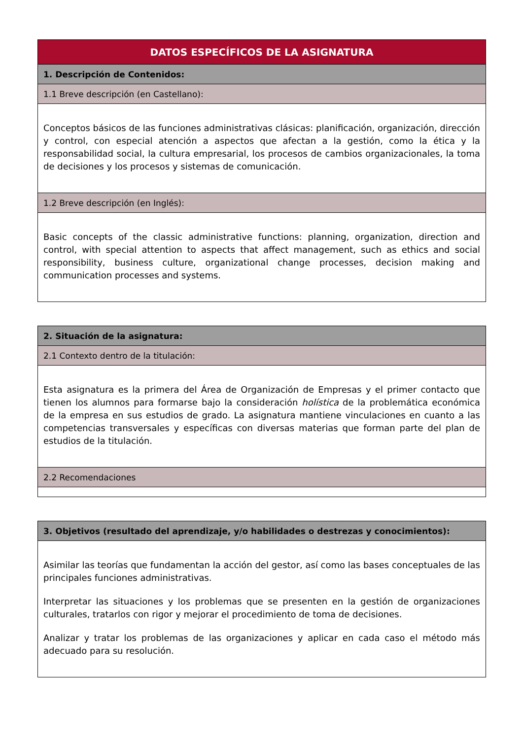| DATOS ESPECÍFICOS DE LA ASIGNATURA |
| --- |
| 1. Descripción de Contenidos: |
| 1.1 Breve descripción (en Castellano): |
| Conceptos básicos de las funciones administrativas clásicas: planificación, organización, dirección y control, con especial atención a aspectos que afectan a la gestión, como la ética y la responsabilidad social, la cultura empresarial, los procesos de cambios organizacionales, la toma de decisiones y los procesos y sistemas de comunicación. |
| 1.2 Breve descripción (en Inglés): |
| Basic concepts of the classic administrative functions: planning, organization, direction and control, with special attention to aspects that affect management, such as ethics and social responsibility, business culture, organizational change processes, decision making and communication processes and systems. |
| 2. Situación de la asignatura: |
| --- |
| 2.1 Contexto dentro de la titulación: |
| Esta asignatura es la primera del Área de Organización de Empresas y el primer contacto que tienen los alumnos para formarse bajo la consideración holística de la problemática económica de la empresa en sus estudios de grado. La asignatura mantiene vinculaciones en cuanto a las competencias transversales y específicas con diversas materias que forman parte del plan de estudios de la titulación. |
| 2.2 Recomendaciones |
| 3. Objetivos (resultado del aprendizaje, y/o habilidades o destrezas y conocimientos): |
| --- |
| Asimilar las teorías que fundamentan la acción del gestor, así como las bases conceptuales de las principales funciones administrativas. Interpretar las situaciones y los problemas que se presenten en la gestión de organizaciones culturales, tratarlos con rigor y mejorar el procedimiento de toma de decisiones. Analizar y tratar los problemas de las organizaciones y aplicar en cada caso el método más adecuado para su resolución. |